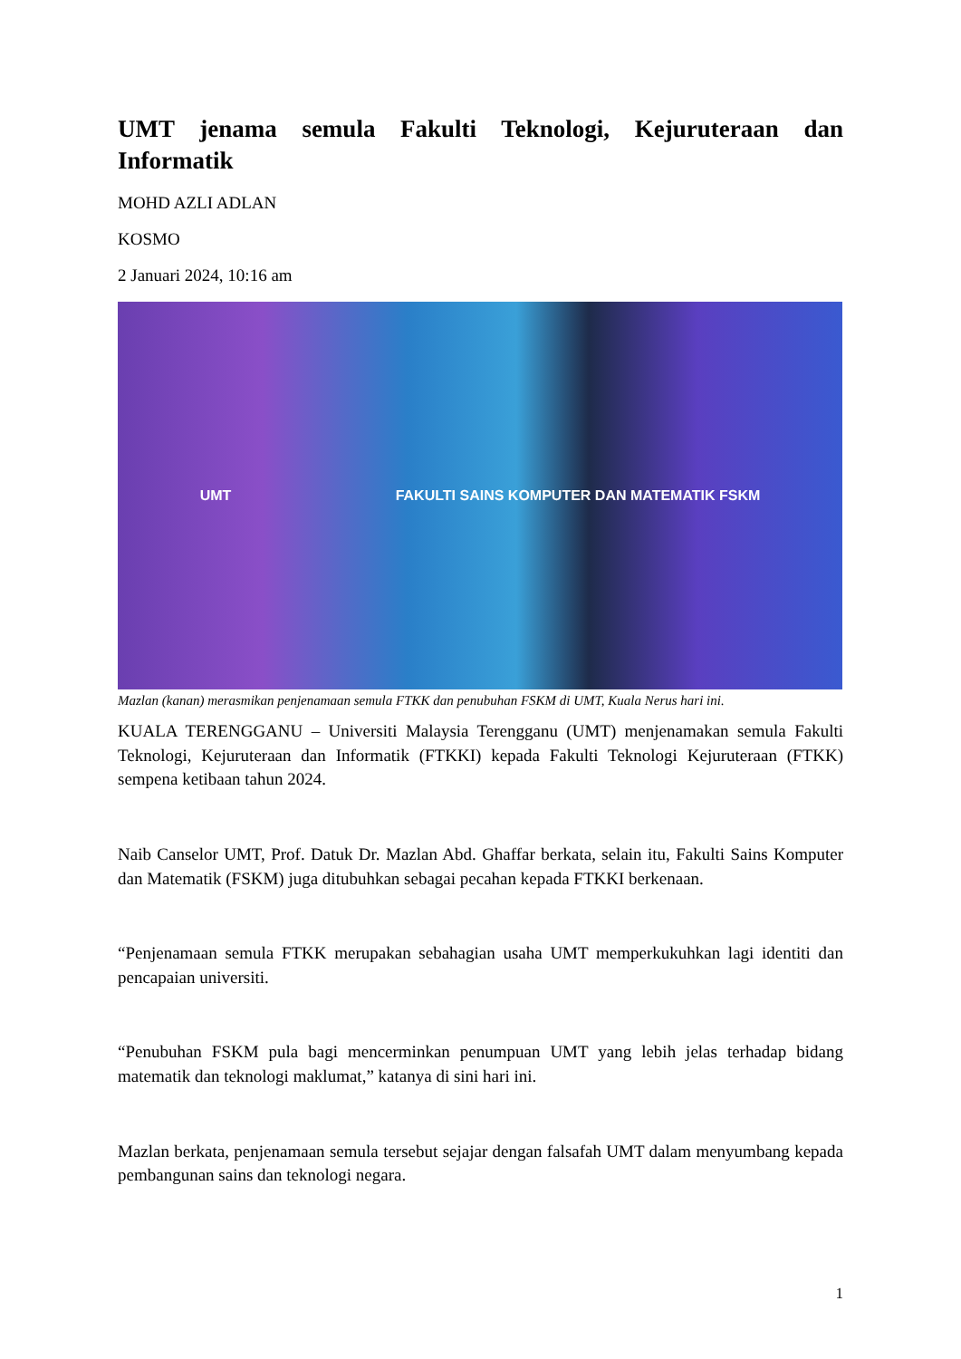UMT jenama semula Fakulti Teknologi, Kejuruteraan dan Informatik
MOHD AZLI ADLAN
KOSMO
2 Januari 2024, 10:16 am
UMT FAKULTI SAINS KOMPUTER DAN MATEMATIK FSKM
Mazlan (kanan) merasmikan penjenamaan semula FTKK dan penubuhan FSKM di UMT, Kuala Nerus hari ini.
KUALA TERENGGANU – Universiti Malaysia Terengganu (UMT) menjenamakan semula Fakulti Teknologi, Kejuruteraan dan Informatik (FTKKI) kepada Fakulti Teknologi Kejuruteraan (FTKK) sempena ketibaan tahun 2024.
Naib Canselor UMT, Prof. Datuk Dr. Mazlan Abd. Ghaffar berkata, selain itu, Fakulti Sains Komputer dan Matematik (FSKM) juga ditubuhkan sebagai pecahan kepada FTKKI berkenaan.
“Penjenamaan semula FTKK merupakan sebahagian usaha UMT memperkukuhkan lagi identiti dan pencapaian universiti.
“Penubuhan FSKM pula bagi mencerminkan penumpuan UMT yang lebih jelas terhadap bidang matematik dan teknologi maklumat,” katanya di sini hari ini.
Mazlan berkata, penjenamaan semula tersebut sejajar dengan falsafah UMT dalam menyumbang kepada pembangunan sains dan teknologi negara.
1